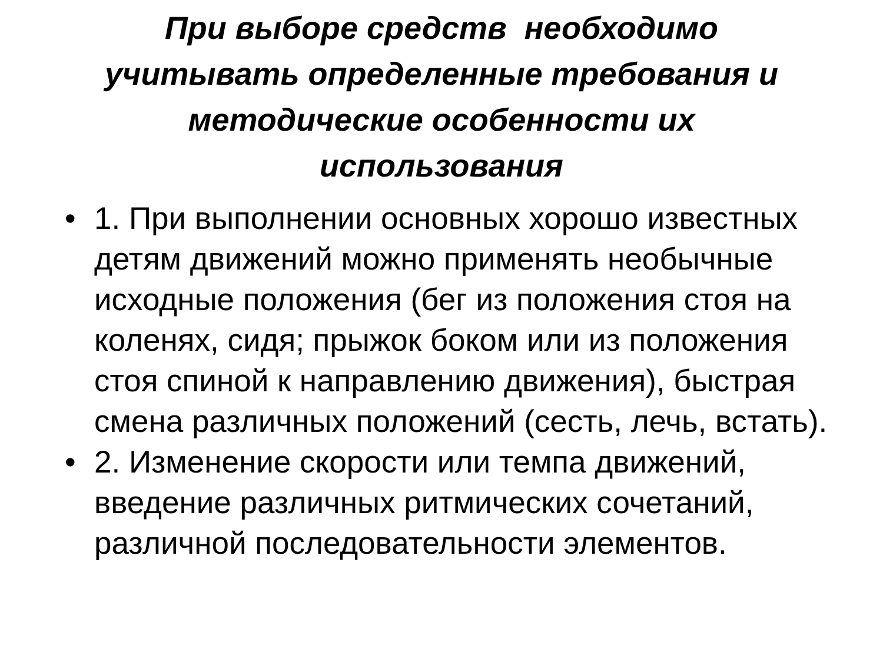При выборе средств необходимо
учитывать определенные требования и
методические особенности их
использования
• 1. При выполнении основных хорошо известных детям движений можно применять необычные исходные положения (бег из положения стоя на коленях, сидя; прыжок боком или из положения стоя спиной к направлению движения), быстрая смена различных положений (сесть, лечь, встать).
• 2. Изменение скорости или темпа движений, введение различных ритмических сочетаний, различной последовательности элементов.